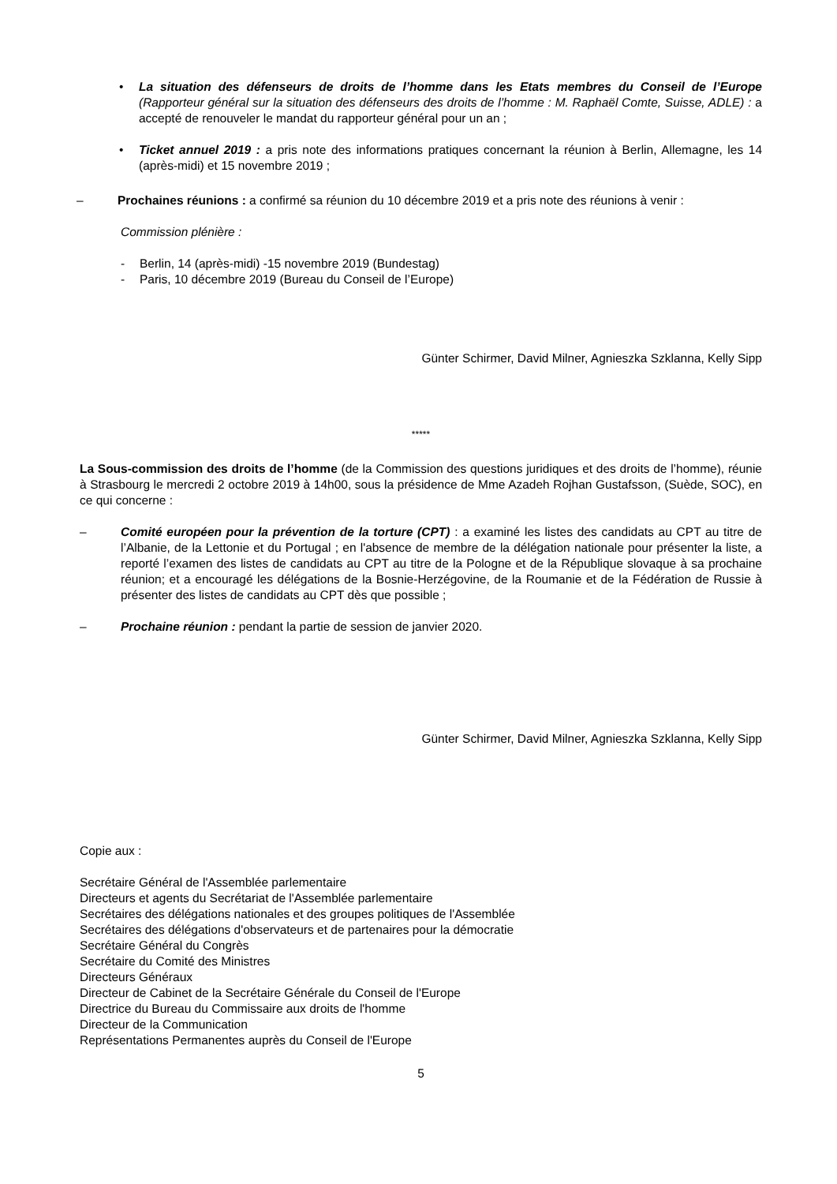• La situation des défenseurs de droits de l’homme dans les Etats membres du Conseil de l’Europe (Rapporteur général sur la situation des défenseurs des droits de l’homme : M. Raphaël Comte, Suisse, ADLE) : a accepté de renouveler le mandat du rapporteur général pour un an ;
• Ticket annuel 2019 : a pris note des informations pratiques concernant la réunion à Berlin, Allemagne, les 14 (après-midi) et 15 novembre 2019 ;
– Prochaines réunions : a confirmé sa réunion du 10 décembre 2019 et a pris note des réunions à venir :
Commission plénière :
- Berlin, 14 (après-midi) -15 novembre 2019 (Bundestag)
- Paris, 10 décembre 2019 (Bureau du Conseil de l’Europe)
Günter Schirmer, David Milner, Agnieszka Szklanna, Kelly Sipp
*****
La Sous-commission des droits de l’homme (de la Commission des questions juridiques et des droits de l’homme), réunie à Strasbourg le mercredi 2 octobre 2019 à 14h00, sous la présidence de Mme Azadeh Rojhan Gustafsson, (Suède, SOC), en ce qui concerne :
– Comité européen pour la prévention de la torture (CPT) : a examiné les listes des candidats au CPT au titre de l’Albanie, de la Lettonie et du Portugal ; en l'absence de membre de la délégation nationale pour présenter la liste, a reporté l’examen des listes de candidats au CPT au titre de la Pologne et de la République slovaque à sa prochaine réunion; et a encouragé les délégations de la Bosnie-Herzégovine, de la Roumanie et de la Fédération de Russie à présenter des listes de candidats au CPT dès que possible ;
– Prochaine réunion : pendant la partie de session de janvier 2020.
Günter Schirmer, David Milner, Agnieszka Szklanna, Kelly Sipp
Copie aux :
Secrétaire Général de l'Assemblée parlementaire
Directeurs et agents du Secrétariat de l'Assemblée parlementaire
Secrétaires des délégations nationales et des groupes politiques de l'Assemblée
Secrétaires des délégations d'observateurs et de partenaires pour la démocratie
Secrétaire Général du Congrès
Secrétaire du Comité des Ministres
Directeurs Généraux
Directeur de Cabinet de la Secrétaire Générale du Conseil de l'Europe
Directrice du Bureau du Commissaire aux droits de l'homme
Directeur de la Communication
Représentations Permanentes auprès du Conseil de l'Europe
5